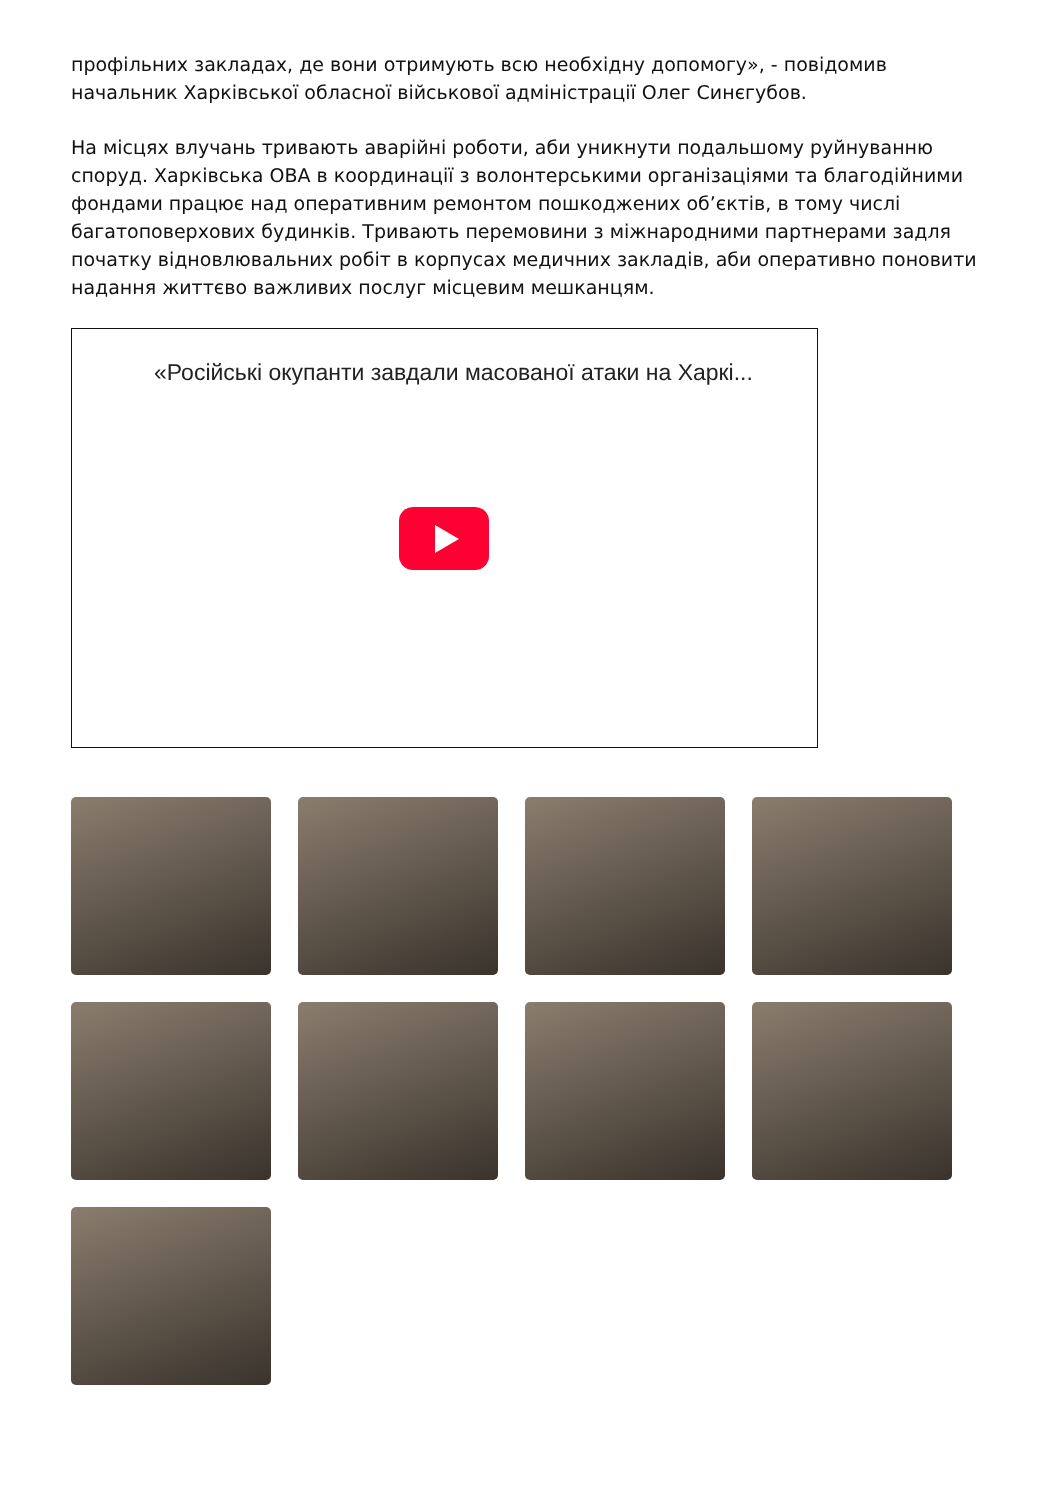профільних закладах, де вони отримують всю необхідну допомогу», - повідомив начальник Харківської обласної військової адміністрації Олег Синєгубов.
На місцях влучань тривають аварійні роботи, аби уникнути подальшому руйнуванню споруд. Харківська ОВА в координації з волонтерськими організаціями та благодійними фондами працює над оперативним ремонтом пошкоджених об’єктів, в тому числі багатоповерхових будинків. Тривають перемовини з міжнародними партнерами задля початку відновлювальних робіт в корпусах медичних закладів, аби оперативно поновити надання життєво важливих послуг місцевим мешканцям.
«Російські окупанти завдали масованої атаки на Харкі...